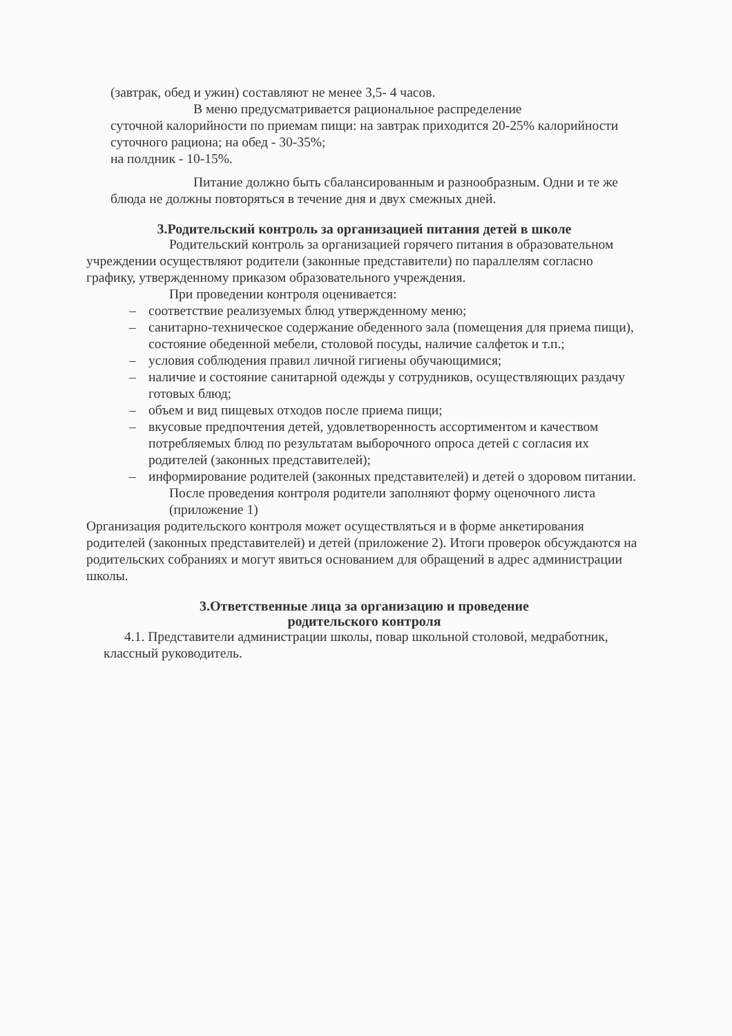(завтрак, обед и ужин) составляют не менее 3,5- 4 часов.
В меню предусматривается рациональное распределение
суточной калорийности по приемам пищи: на завтрак приходится 20-25% калорийности суточного рациона; на обед - 30-35%;
на полдник - 10-15%.
Питание должно быть сбалансированным и разнообразным. Одни и те же блюда не должны повторяться в течение дня и двух смежных дней.
3.Родительский контроль за организацией питания детей в школе
Родительский контроль за организацией горячего питания в образовательном учреждении осуществляют родители (законные представители) по параллелям согласно графику, утвержденному приказом образовательного учреждения.
При проведении контроля оценивается:
– соответствие реализуемых блюд утвержденному меню;
– санитарно-техническое содержание обеденного зала (помещения для приема пищи), состояние обеденной мебели, столовой посуды, наличие салфеток и т.п.;
– условия соблюдения правил личной гигиены обучающимися;
– наличие и состояние санитарной одежды у сотрудников, осуществляющих раздачу готовых блюд;
– объем и вид пищевых отходов после приема пищи;
– вкусовые предпочтения детей, удовлетворенность ассортиментом и качеством потребляемых блюд по результатам выборочного опроса детей с согласия их родителей (законных представителей);
– информирование родителей (законных представителей) и детей о здоровом питании.
После проведения контроля родители заполняют форму оценочного листа (приложение 1)
Организация родительского контроля может осуществляться и в форме анкетирования родителей (законных представителей) и детей (приложение 2). Итоги проверок обсуждаются на родительских собраниях и могут явиться основанием для обращений в адрес администрации школы.
3.Ответственные лица за организацию и проведение
родительского контроля
4.1. Представители администрации школы, повар школьной столовой, медработник, классный руководитель.